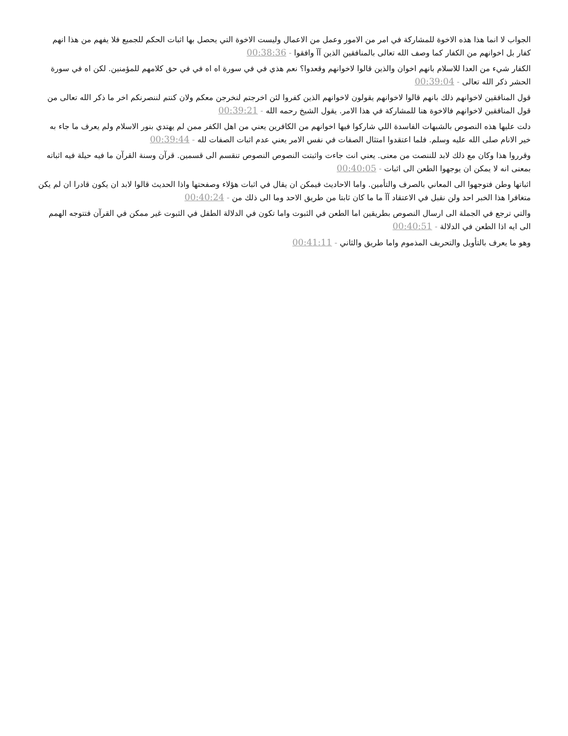الجواب لا انما هذا هذه الاخوة للمشاركة في امر من الامور وعمل من الاعمال وليست الاخوة التي يحصل بها اثبات الحكم للجميع فلا يفهم من هذا انهم كفار بل اخوانهم من الكفار كما وصف الله تعالى بالمنافقين الذين آآ وافقوا - 00:38:36
الكفار شيء من العدا للاسلام بانهم اخوان والذين قالوا لاخوانهم وقعدوا؟ نعم هذي في في سورة اه اه في في حق كلامهم للمؤمنين. لكن اه في سورة الحشر ذكر الله تعالى - 00:39:04
قول المنافقين لاخوانهم ذلك بانهم قالوا لاخوانهم يقولون لاخوانهم الذين كفروا لئن اخرجتم لنخرجن معكم ولان كنتم لننصرنكم اخر ما ذكر الله تعالى من قول المنافقين لاخوانهم فالاخوة هنا للمشاركة في هذا الامر. يقول الشيخ رحمه الله - 00:39:21
دلت عليها هذه النصوص بالشبهات الفاسدة اللي شاركوا فيها اخوانهم من الكافرين يعني من اهل الكفر ممن لم يهتدي بنور الاسلام ولم يعرف ما جاء به خير الانام صلى الله عليه وسلم. فلما اعتقدوا امتثال الصفات في نفس الامر يعني عدم اثبات الصفات لله - 00:39:44
وقرروا هذا وكان مع ذلك لابد للننصت من معنى. يعني انت جاءت واثبتت النصوص النصوص تنقسم الى قسمين. قرآن وسنة القرآن ما فيه حيلة فيه اثباته بمعنى انه لا يمكن ان يوجهوا الطعن الى اثبات - 00:40:05
اثباتها وطن فتوجهوا الى المعاني بالصرف والتأمين. واما الاحاديث فيمكن ان يقال في اثبات هؤلاء وصفحتها واذا الحديث قالوا لابد ان يكون قادرا ان لم يكن متغافرا هذا الخبر احد ولن نقبل في الاعتقاد آآ ما ما كان ثابتا من طريق الاحد وما الى ذلك من - 00:40:24
والتي ترجع في الجملة الى ارسال النصوص بطريقين اما الطعن في الثبوت واما تكون في الدلالة الطفل في الثبوت غير ممكن في القرآن فتتوجه الهمم الى ايه اذا الطعن في الدلالة - 00:40:51
وهو ما يعرف بالتأويل والتحريف المذموم واما طريق والثاني - 00:41:11